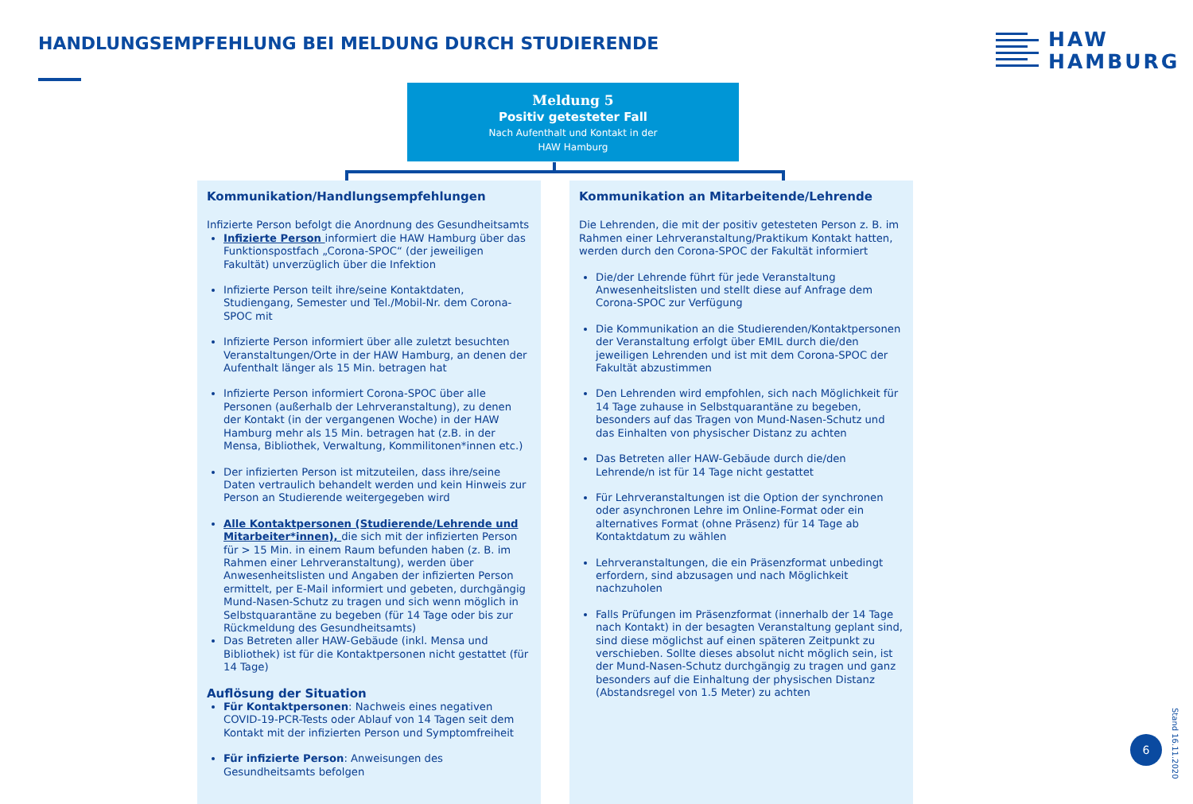HANDLUNGSEMPFEHLUNG BEI MELDUNG DURCH STUDIERENDE
HAW
HAMBURG
Meldung 5
Positiv getesteter Fall
Nach Aufenthalt und Kontakt in der
HAW Hamburg
Kommunikation/Handlungsempfehlungen
Infizierte Person befolgt die Anordnung des Gesundheitsamts
Infizierte Person informiert die HAW Hamburg über das Funktionspostfach „Corona-SPOC“ (der jeweiligen Fakultät) unverzüglich über die Infektion
Infizierte Person teilt ihre/seine Kontaktdaten, Studiengang, Semester und Tel./Mobil-Nr. dem Corona-SPOC mit
Infizierte Person informiert über alle zuletzt besuchten Veranstaltungen/Orte in der HAW Hamburg, an denen der Aufenthalt länger als 15 Min. betragen hat
Infizierte Person informiert Corona-SPOC über alle Personen (außerhalb der Lehrveranstaltung), zu denen der Kontakt (in der vergangenen Woche) in der HAW Hamburg mehr als 15 Min. betragen hat (z.B. in der Mensa, Bibliothek, Verwaltung, Kommilitonen*innen etc.)
Der infizierten Person ist mitzuteilen, dass ihre/seine Daten vertraulich behandelt werden und kein Hinweis zur Person an Studierende weitergegeben wird
Alle Kontaktpersonen (Studierende/Lehrende und Mitarbeiter*innen), die sich mit der infizierten Person für > 15 Min. in einem Raum befunden haben (z. B. im Rahmen einer Lehrveranstaltung), werden über Anwesenheitslisten und Angaben der infizierten Person ermittelt, per E-Mail informiert und gebeten, durchgängig Mund-Nasen-Schutz zu tragen und sich wenn möglich in Selbstquarantäne zu begeben (für 14 Tage oder bis zur Rückmeldung des Gesundheitsamts)
Das Betreten aller HAW-Gebäude (inkl. Mensa und Bibliothek) ist für die Kontaktpersonen nicht gestattet (für 14 Tage)
Auflösung der Situation
Für Kontaktpersonen: Nachweis eines negativen COVID-19-PCR-Tests oder Ablauf von 14 Tagen seit dem Kontakt mit der infizierten Person und Symptomfreiheit
Für infizierte Person: Anweisungen des Gesundheitsamts befolgen
Kommunikation an Mitarbeitende/Lehrende
Die Lehrenden, die mit der positiv getesteten Person z. B. im Rahmen einer Lehrveranstaltung/Praktikum Kontakt hatten, werden durch den Corona-SPOC der Fakultät informiert
Die/der Lehrende führt für jede Veranstaltung Anwesenheitslisten und stellt diese auf Anfrage dem Corona-SPOC zur Verfügung
Die Kommunikation an die Studierenden/Kontaktpersonen der Veranstaltung erfolgt über EMIL durch die/den jeweiligen Lehrenden und ist mit dem Corona-SPOC der Fakultät abzustimmen
Den Lehrenden wird empfohlen, sich nach Möglichkeit für 14 Tage zuhause in Selbstquarantäne zu begeben, besonders auf das Tragen von Mund-Nasen-Schutz und das Einhalten von physischer Distanz zu achten
Das Betreten aller HAW-Gebäude durch die/den Lehrende/n ist für 14 Tage nicht gestattet
Für Lehrveranstaltungen ist die Option der synchronen oder asynchronen Lehre im Online-Format oder ein alternatives Format (ohne Präsenz) für 14 Tage ab Kontaktdatum zu wählen
Lehrveranstaltungen, die ein Präsenzformat unbedingt erfordern, sind abzusagen und nach Möglichkeit nachzuholen
Falls Prüfungen im Präsenzformat (innerhalb der 14 Tage nach Kontakt) in der besagten Veranstaltung geplant sind, sind diese möglichst auf einen späteren Zeitpunkt zu verschieben. Sollte dieses absolut nicht möglich sein, ist der Mund-Nasen-Schutz durchgängig zu tragen und ganz besonders auf die Einhaltung der physischen Distanz (Abstandsregel von 1.5 Meter) zu achten
6
Stand 16.11.2020